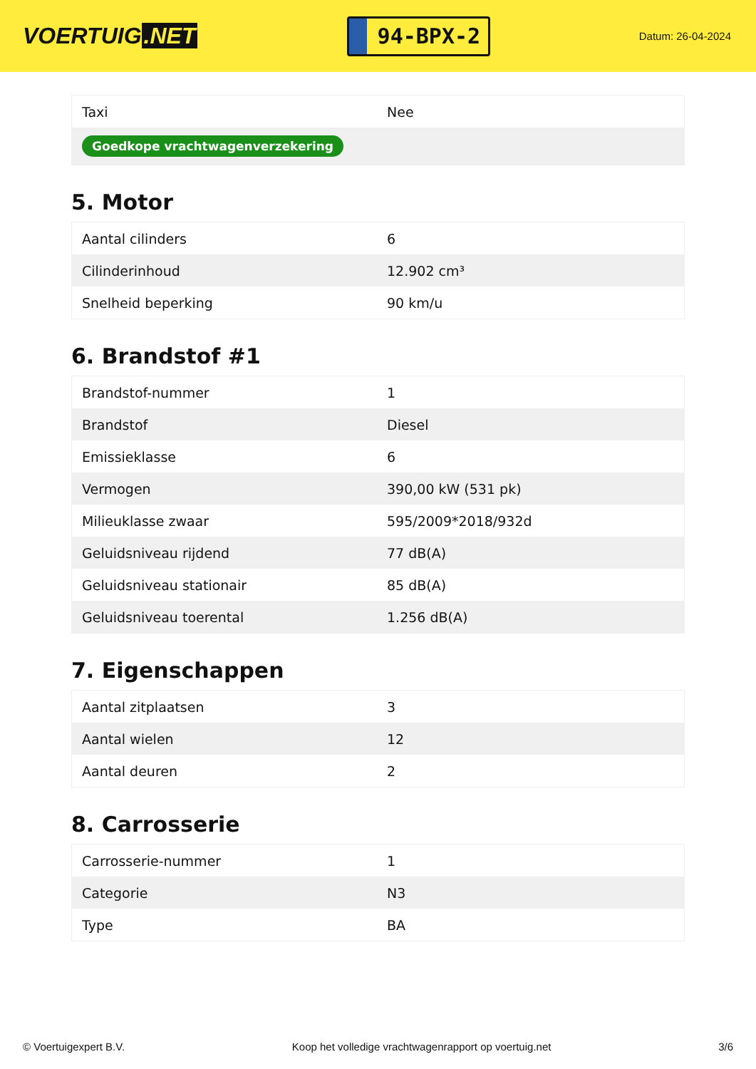VOERTUIG.NET
94-BPX-2
Datum: 26-04-2024
| Taxi | Nee |
| Goedkope vrachtwagenverzekering | |
5. Motor
| Aantal cilinders | 6 |
| Cilinderinhoud | 12.902 cm³ |
| Snelheid beperking | 90 km/u |
6. Brandstof #1
| Brandstof-nummer | 1 |
| Brandstof | Diesel |
| Emissieklasse | 6 |
| Vermogen | 390,00 kW (531 pk) |
| Milieuklasse zwaar | 595/2009*2018/932d |
| Geluidsniveau rijdend | 77 dB(A) |
| Geluidsniveau stationair | 85 dB(A) |
| Geluidsniveau toerental | 1.256 dB(A) |
7. Eigenschappen
| Aantal zitplaatsen | 3 |
| Aantal wielen | 12 |
| Aantal deuren | 2 |
8. Carrosserie
| Carrosserie-nummer | 1 |
| Categorie | N3 |
| Type | BA |
© Voertuigexpert B.V. Koop het volledige vrachtwagenrapport op voertuig.net 3/6